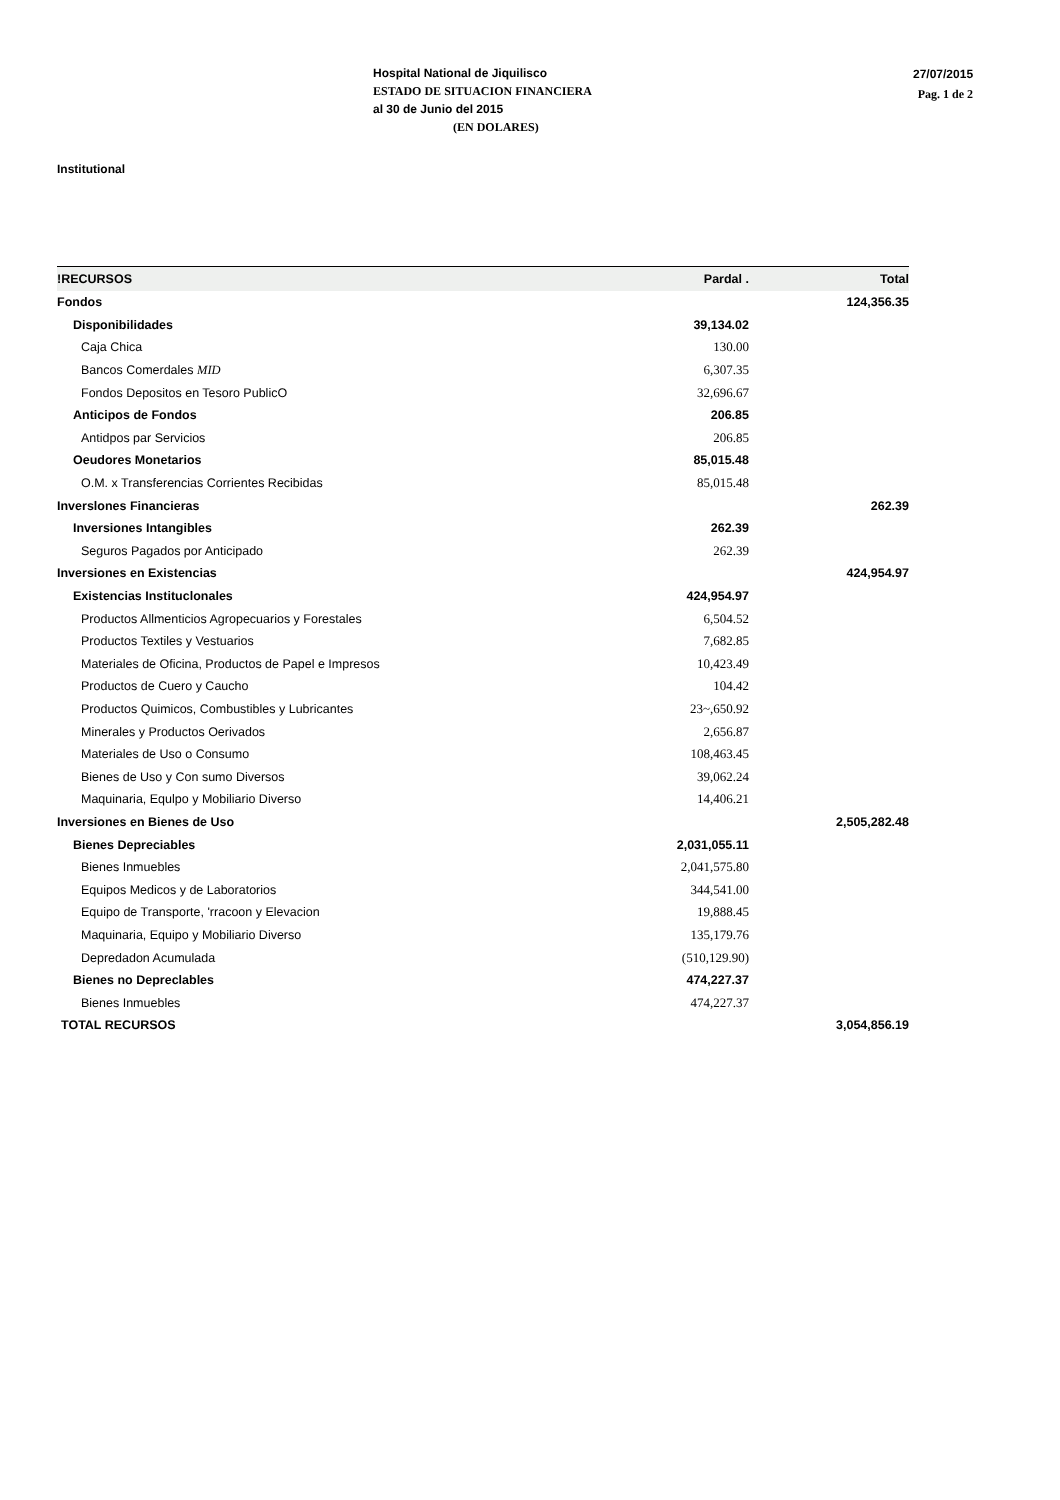Hospital National de Jiquilisco
ESTADO DE SITUACION FINANCIERA
al 30 de Junio del 2015
(EN DOLARES)
27/07/2015
Pag. 1 de 2
Institutional
| !RECURSOS | Pardal . | Total |
| --- | --- | --- |
| Fondos | | 124,356.35 |
| Disponibilidades | 39,134.02 | |
| Caja Chica | 130.00 | |
| Bancos Comerdales MID | 6,307.35 | |
| Fondos Depositos en Tesoro PublicO | 32,696.67 | |
| Anticipos de Fondos | 206.85 | |
| Antidpos par Servicios | 206.85 | |
| Oeudores Monetarios | 85,015.48 | |
| O.M. x Transferencias Corrientes Recibidas | 85,015.48 | |
| Inverslones Financieras | | 262.39 |
| Inversiones Intangibles | 262.39 | |
| Seguros Pagados por Anticipado | 262.39 | |
| Inversiones en Existencias | | 424,954.97 |
| Existencias Instituclonales | 424,954.97 | |
| Productos Allmenticios Agropecuarios y Forestales | 6,504.52 | |
| Productos Textiles y Vestuarios | 7,682.85 | |
| Materiales de Oficina, Productos de Papel e Impresos | 10,423.49 | |
| Productos de Cuero y Caucho | 104.42 | |
| Productos Quimicos, Combustibles y Lubricantes | 23~,650.92 | |
| Minerales y Productos Oerivados | 2,656.87 | |
| Materiales de Uso o Consumo | 108,463.45 | |
| Bienes de Uso y Con sumo Diversos | 39,062.24 | |
| Maquinaria, Equlpo y Mobiliario Diverso | 14,406.21 | |
| Inversiones en Bienes de Uso | | 2,505,282.48 |
| Bienes Depreciables | 2,031,055.11 | |
| Bienes Inmuebles | 2,041,575.80 | |
| Equipos Medicos y de Laboratorios | 344,541.00 | |
| Equipo de Transporte, 'rracoon y Elevacion | 19,888.45 | |
| Maquinaria, Equipo y Mobiliario Diverso | 135,179.76 | |
| Depredadon Acumulada | (510,129.90) | |
| Bienes no Depreclables | 474,227.37 | |
| Bienes Inmuebles | 474,227.37 | |
| TOTAL RECURSOS | | 3,054,856.19 |